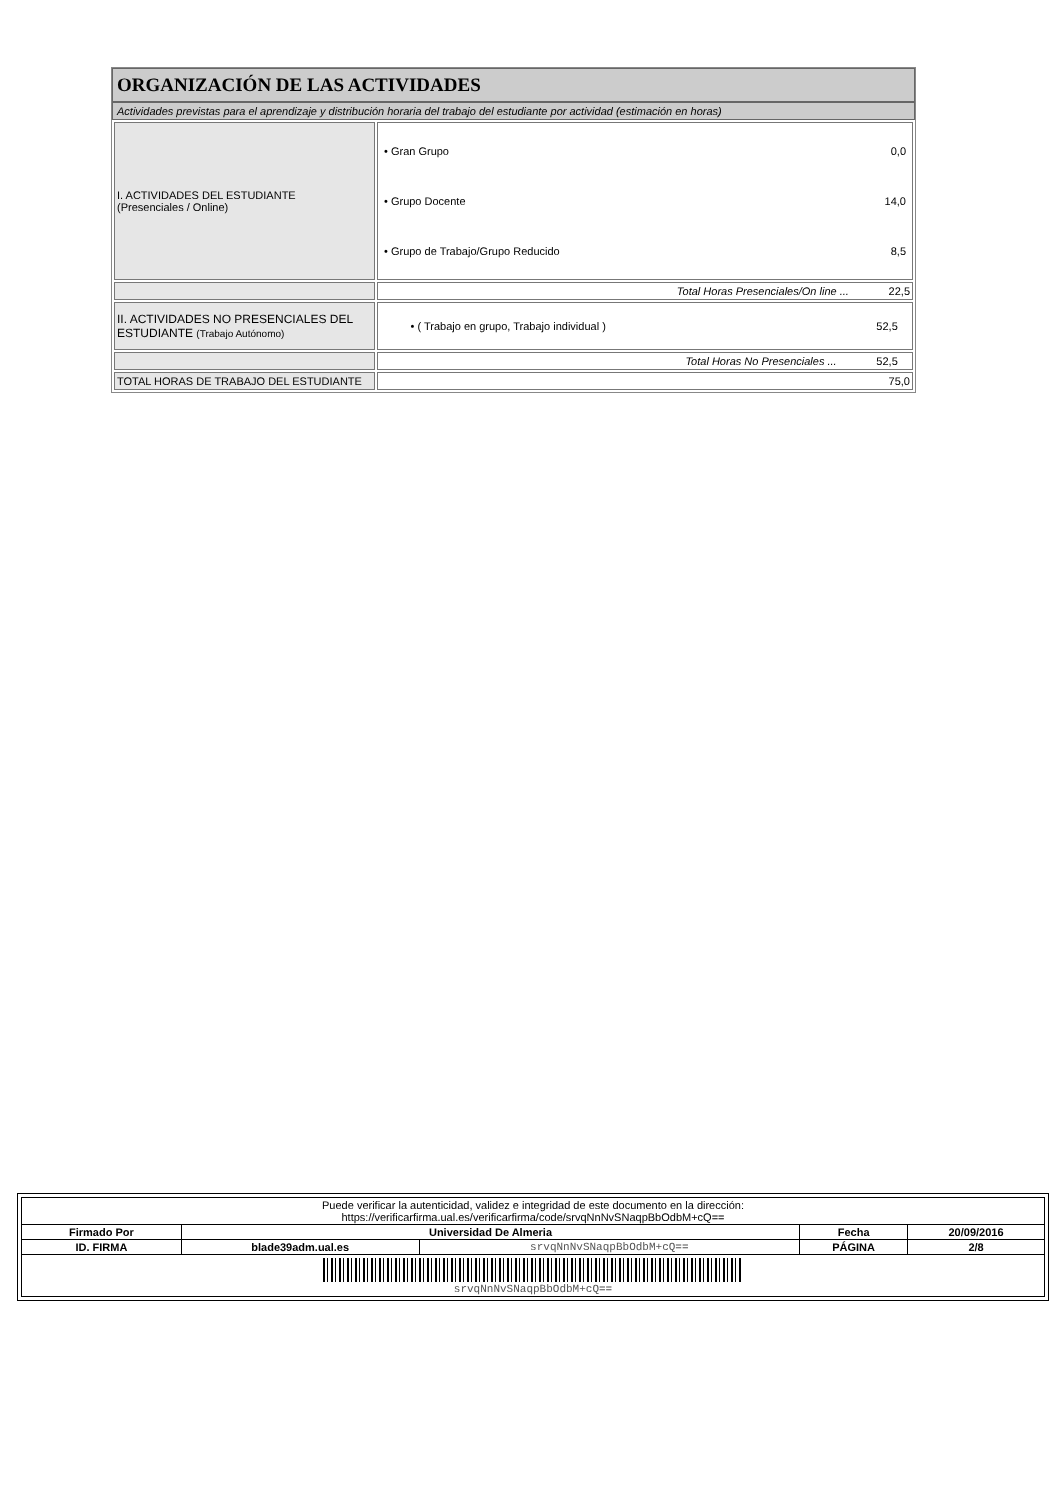ORGANIZACIÓN DE LAS ACTIVIDADES
Actividades previstas para el aprendizaje y distribución horaria del trabajo del estudiante por actividad (estimación en horas)
| I. ACTIVIDADES DEL ESTUDIANTE (Presenciales / Online) | / • Gran Grupo / 0,0 / / • Grupo Docente / 14,0 / / • Grupo de Trabajo/Grupo Reducido / 8,5 / |
| | Total Horas Presenciales/On line ... 22,5 |
| II. ACTIVIDADES NO PRESENCIALES DEL ESTUDIANTE (Trabajo Autónomo) | • ( Trabajo en grupo, Trabajo individual ) 52,5 |
| | Total Horas No Presenciales ... 52,5 |
| TOTAL HORAS DE TRABAJO DEL ESTUDIANTE | 75,0 |
| Puede verificar la autenticidad, validez e integridad de este documento en la dirección: https://verificarfirma.ual.es/verificarfirma/code/srvqNnNvSNaqpBbOdbM+cQ== | | | | |
| Firmado Por | Universidad De Almeria | | Fecha | 20/09/2016 |
| ID. FIRMA | blade39adm.ual.es | srvqNnNvSNaqpBbOdbM+cQ== | PÁGINA | 2/8 |
| srvqNnNvSNaqpBbOdbM+cQ== | | | | |